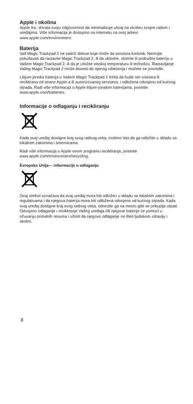Apple i okolina
Apple Inc. shvata svoju odgovornost da minimalizuje uticaj na okolinu svojim radom i uređajima. Više informacija je dostupno na internetu na ovoj adresi www.apple.com/environment.
Baterija
Vaš Magic Trackpad 2 ne sadrži delove koje može da servisira korisnik. Nemojte pokušavati da rastavite Magic Trackpad 2, ili da uklonite, slomite ili probušite bateriju u Vašem Magic Trackpad 2, ili da je izložite visokoj temperaturu ili tečnošću. Rastavljanje Vašeg Magic Trackpad 2 može dovesti do njenog oštećenja i možete se povrediti.
Litijum-jonska baterija u Vašem Magic Trackpad 2 treba da bude ser-visirana ili reciklirana od strane Apple-a ili autorizovanog servisera, i odložena odvojeno od kućnog otpada. Radi više informacija o Apple litijum-jonskim baterijama, posetite www.apple.com/batteries.
Informacije o odlaganju i recikliranju
Kada ovaj uređaj dostigne kraj svog radnog veka, molimo Vas da ga odložite u skladu sa lokalnim zakonima i smernicama.
Radi više informacija o Apple-ovom programu recikliranja, posetite www.apple.com/environment/recycling.
Evropska Unija— informacije o odlaganju
Ovaj simbol označava da ovaj uređaj mora biti odložen u skladu sa lokalnim zakonima i regulativama i da njegova baterija mora biti odložena odvojeno od kućnog otpada. Kada ovaj uređaj dostigne kraj svog radnog veka, odnesite ga na mesto gde se prikuplja otpad. Odvojeno odlaganje i recikliranje Vašeg uređaja i/ili njegove baterije će pomoći u očuvanju prirodnih resursa i učiniti da njegovo odlaganje ne šteti ljudskom zdravlju i okolini.
8